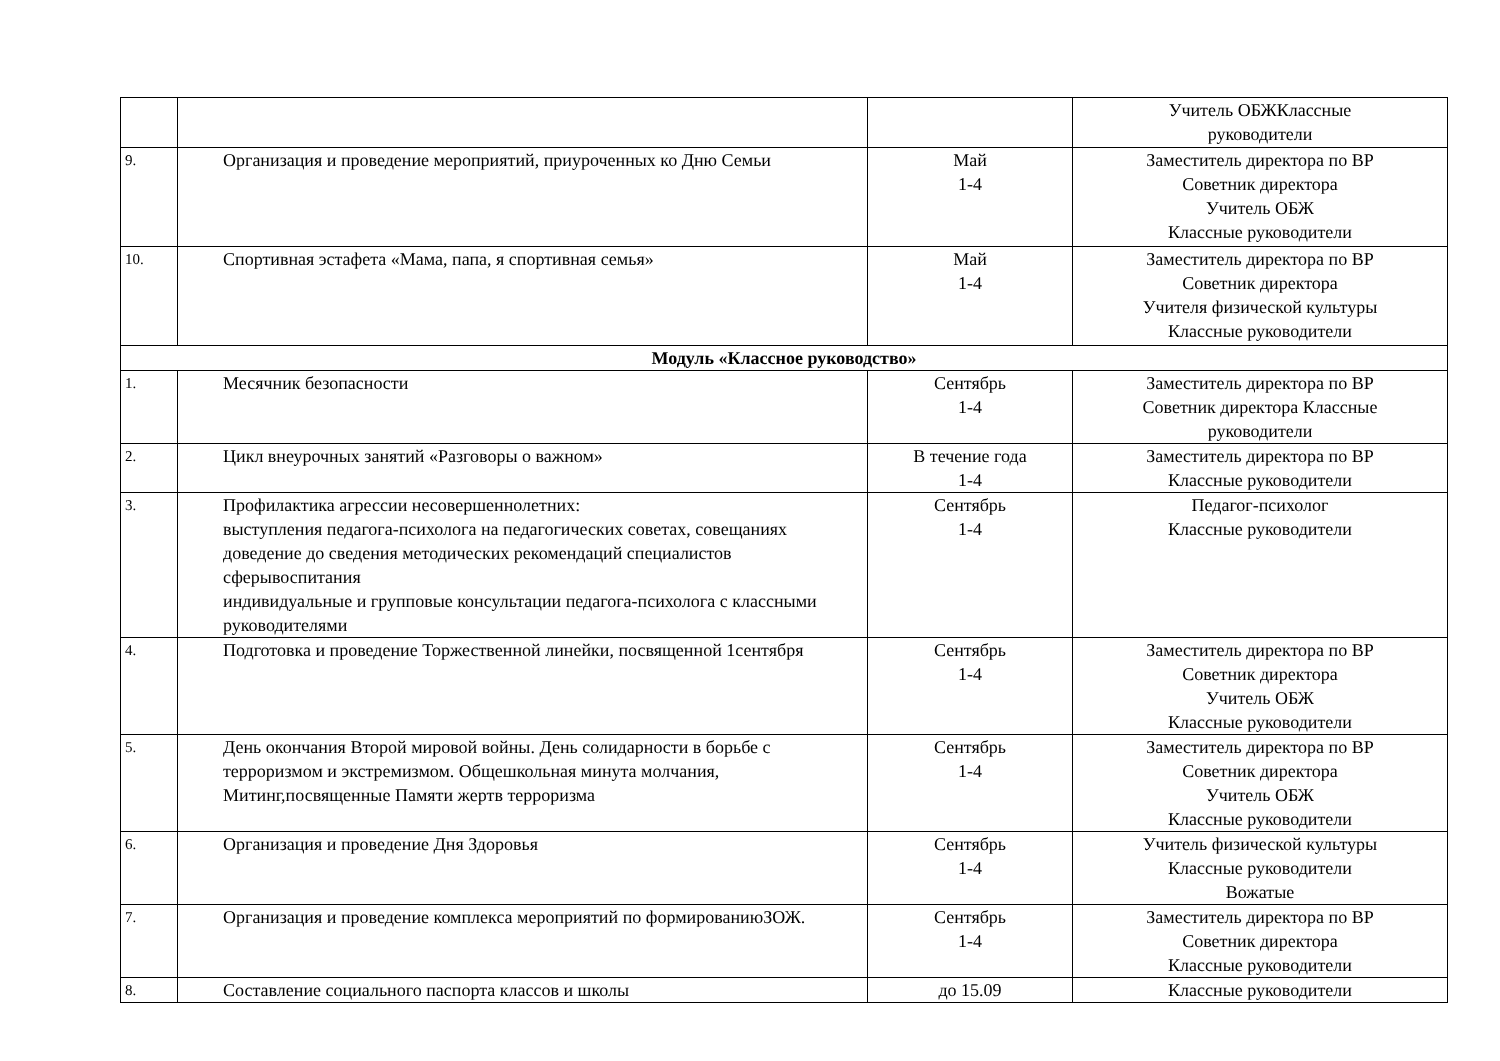| | | | Учитель ОБЖКлассные руководители |
| 9. | Организация и проведение мероприятий, приуроченных ко Дню Семьи | Май 1-4 | Заместитель директора по ВР Советник директора Учитель ОБЖ Классные руководители |
| 10. | Спортивная эстафета «Мама, папа, я спортивная семья» | Май 1-4 | Заместитель директора по ВР Советник директора Учителя физической культуры Классные руководители |
| Модуль «Классное руководство» | | | |
| 1. | Месячник безопасности | Сентябрь 1-4 | Заместитель директора по ВР Советник директора Классные руководители |
| 2. | Цикл внеурочных занятий «Разговоры о важном» | В течение года 1-4 | Заместитель директора по ВР Классные руководители |
| 3. | Профилактика агрессии несовершеннолетних: выступления педагога-психолога на педагогических советах, совещаниях доведение до сведения методических рекомендаций специалистов сферывоспитания индивидуальные и групповые консультации педагога-психолога с классными руководителями | Сентябрь 1-4 | Педагог-психолог Классные руководители |
| 4. | Подготовка и проведение Торжественной линейки, посвященной 1сентября | Сентябрь 1-4 | Заместитель директора по ВР Советник директора Учитель ОБЖ Классные руководители |
| 5. | День окончания Второй мировой войны. День солидарности в борьбе с терроризмом и экстремизмом. Общешкольная минута молчания, Митинг,посвященные Памяти жертв терроризма | Сентябрь 1-4 | Заместитель директора по ВР Советник директора Учитель ОБЖ Классные руководители |
| 6. | Организация и проведение Дня Здоровья | Сентябрь 1-4 | Учитель физической культуры Классные руководители Вожатые |
| 7. | Организация и проведение комплекса мероприятий по формированиюЗОЖ. | Сентябрь 1-4 | Заместитель директора по ВР Советник директора Классные руководители |
| 8. | Составление социального паспорта классов и школы | до 15.09 | Классные руководители |